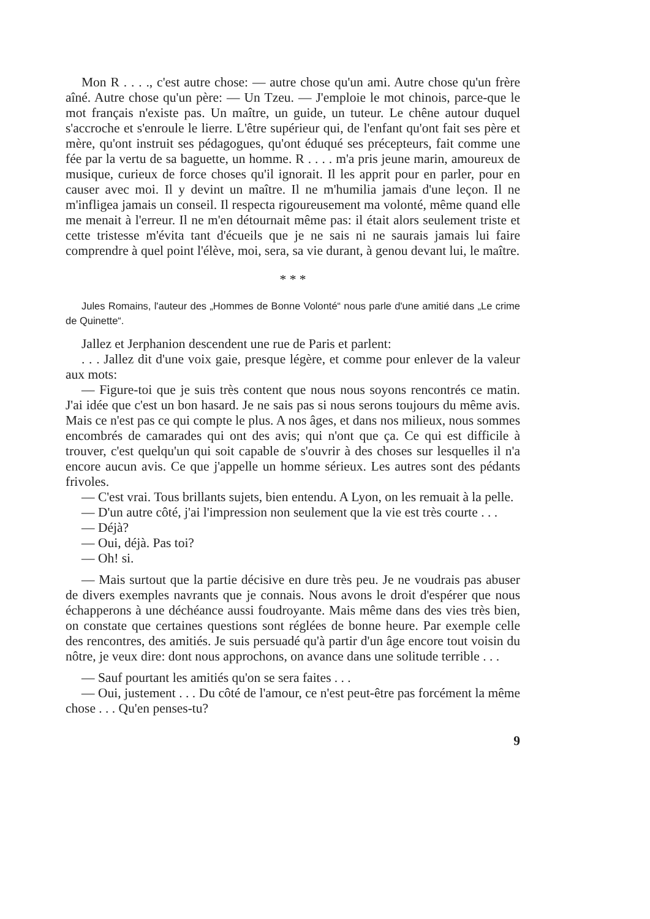Mon R . . . ., c'est autre chose: — autre chose qu'un ami. Autre chose qu'un frère aîné. Autre chose qu'un père: — Un Tzeu. — J'emploie le mot chinois, parce-que le mot français n'existe pas. Un maître, un guide, un tuteur. Le chêne autour duquel s'accroche et s'enroule le lierre. L'être supérieur qui, de l'enfant qu'ont fait ses père et mère, qu'ont instruit ses pédagogues, qu'ont éduqué ses précepteurs, fait comme une fée par la vertu de sa baguette, un homme. R . . . . m'a pris jeune marin, amoureux de musique, curieux de force choses qu'il ignorait. Il les apprit pour en parler, pour en causer avec moi. Il y devint un maître. Il ne m'humilia jamais d'une leçon. Il ne m'infligea jamais un conseil. Il respecta rigoureusement ma volonté, même quand elle me menait à l'erreur. Il ne m'en détournait même pas: il était alors seulement triste et cette tristesse m'évita tant d'écueils que je ne sais ni ne saurais jamais lui faire comprendre à quel point l'élève, moi, sera, sa vie durant, à genou devant lui, le maître.
* * *
Jules Romains, l'auteur des „Hommes de Bonne Volonté“ nous parle d'une amitié dans „Le crime de Quinette“.
Jallez et Jerphanion descendent une rue de Paris et parlent:
. . . Jallez dit d'une voix gaie, presque légère, et comme pour enlever de la valeur aux mots:
— Figure-toi que je suis très content que nous nous soyons rencontrés ce matin. J'ai idée que c'est un bon hasard. Je ne sais pas si nous serons toujours du même avis. Mais ce n'est pas ce qui compte le plus. A nos âges, et dans nos milieux, nous sommes encombrés de camarades qui ont des avis; qui n'ont que ça. Ce qui est difficile à trouver, c'est quelqu'un qui soit capable de s'ouvrir à des choses sur lesquelles il n'a encore aucun avis. Ce que j'appelle un homme sérieux. Les autres sont des pédants frivoles.
— C'est vrai. Tous brillants sujets, bien entendu. A Lyon, on les remuait à la pelle.
— D'un autre côté, j'ai l'impression non seulement que la vie est très courte . . .
— Déjà?
— Oui, déjà. Pas toi?
— Oh! si.
— Mais surtout que la partie décisive en dure très peu. Je ne voudrais pas abuser de divers exemples navrants que je connais. Nous avons le droit d'espérer que nous échapperons à une déchéance aussi foudroyante. Mais même dans des vies très bien, on constate que certaines questions sont réglées de bonne heure. Par exemple celle des rencontres, des amitiés. Je suis persuadé qu'à partir d'un âge encore tout voisin du nôtre, je veux dire: dont nous approchons, on avance dans une solitude terrible . . .
— Sauf pourtant les amitiés qu'on se sera faites . . .
— Oui, justement . . . Du côté de l'amour, ce n'est peut-être pas forcément la même chose . . . Qu'en penses-tu?
9